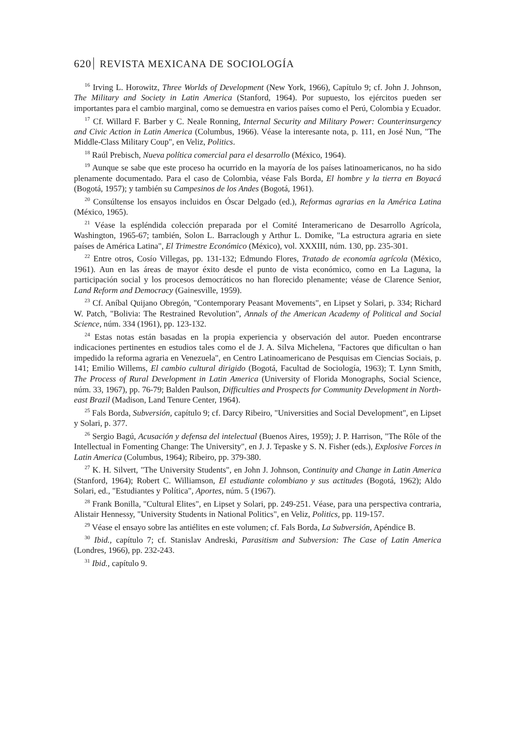620 REVISTA MEXICANA DE SOCIOLOGÍA
<sup>16</sup> Irving L. Horowitz, Three Worlds of Development (New York, 1966), Capítulo 9; cf. John J. Johnson, The Military and Society in Latin America (Stanford, 1964). Por supuesto, los ejércitos pueden ser importantes para el cambio marginal, como se demuestra en varios países como el Perú, Colombia y Ecuador.
<sup>17</sup> Cf. Willard F. Barber y C. Neale Ronning, Internal Security and Military Power: Counterinsurgency and Civic Action in Latin America (Columbus, 1966). Véase la interesante nota, p. 111, en José Nun, "The Middle-Class Military Coup", en Veliz, Politics.
<sup>18</sup> Raúl Prebisch, Nueva política comercial para el desarrollo (México, 1964).
<sup>19</sup> Aunque se sabe que este proceso ha ocurrido en la mayoría de los países latinoamericanos, no ha sido plenamente documentado. Para el caso de Colombia, véase Fals Borda, El hombre y la tierra en Boyacá (Bogotá, 1957); y también su Campesinos de los Andes (Bogotá, 1961).
<sup>20</sup> Consúltense los ensayos incluidos en Óscar Delgado (ed.), Reformas agrarias en la América Latina (México, 1965).
<sup>21</sup> Véase la espléndida colección preparada por el Comité Interamericano de Desarrollo Agrícola, Washington, 1965-67; también, Solon L. Barraclough y Arthur L. Domike, "La estructura agraria en siete países de América Latina", El Trimestre Económico (México), vol. XXXIII, núm. 130, pp. 235-301.
<sup>22</sup> Entre otros, Cosío Villegas, pp. 131-132; Edmundo Flores, Tratado de economía agrícola (México, 1961). Aun en las áreas de mayor éxito desde el punto de vista económico, como en La Laguna, la participación social y los procesos democráticos no han florecido plenamente; véase de Clarence Senior, Land Reform and Democracy (Gainesville, 1959).
<sup>23</sup> Cf. Aníbal Quijano Obregón, "Contemporary Peasant Movements", en Lipset y Solari, p. 334; Richard W. Patch, "Bolivia: The Restrained Revolution", Annals of the American Academy of Political and Social Science, núm. 334 (1961), pp. 123-132.
<sup>24</sup> Estas notas están basadas en la propia experiencia y observación del autor. Pueden encontrarse indicaciones pertinentes en estudios tales como el de J. A. Silva Michelena, "Factores que dificultan o han impedido la reforma agraria en Venezuela", en Centro Latinoamericano de Pesquisas em Ciencias Sociais, p. 141; Emilio Willems, El cambio cultural dirigido (Bogotá, Facultad de Sociología, 1963); T. Lynn Smith, The Process of Rural Development in Latin America (University of Florida Monographs, Social Science, núm. 33, 1967), pp. 76-79; Balden Paulson, Difficulties and Prospects for Community Development in North-east Brazil (Madison, Land Tenure Center, 1964).
<sup>25</sup> Fals Borda, Subversión, capítulo 9; cf. Darcy Ribeiro, "Universities and Social Development", en Lipset y Solari, p. 377.
<sup>26</sup> Sergio Bagú, Acusación y defensa del intelectual (Buenos Aires, 1959); J. P. Harrison, "The Rôle of the Intellectual in Fomenting Change: The University", en J. J. Tepaske y S. N. Fisher (eds.), Explosive Forces in Latin America (Columbus, 1964); Ribeiro, pp. 379-380.
<sup>27</sup> K. H. Silvert, "The University Students", en John J. Johnson, Continuity and Change in Latin America (Stanford, 1964); Robert C. Williamson, El estudiante colombiano y sus actitudes (Bogotá, 1962); Aldo Solari, ed., "Estudiantes y Política", Aportes, núm. 5 (1967).
<sup>28</sup> Frank Bonilla, "Cultural Elites", en Lipset y Solari, pp. 249-251. Véase, para una perspectiva contraria, Alistair Hennessy, "University Students in National Politics", en Veliz, Politics, pp. 119-157.
<sup>29</sup> Véase el ensayo sobre las antiélites en este volumen; cf. Fals Borda, La Subversión, Apéndice B.
<sup>30</sup> Ibid., capítulo 7; cf. Stanislav Andreski, Parasitism and Subversion: The Case of Latin America (Londres, 1966), pp. 232-243.
<sup>31</sup> Ibid., capítulo 9.